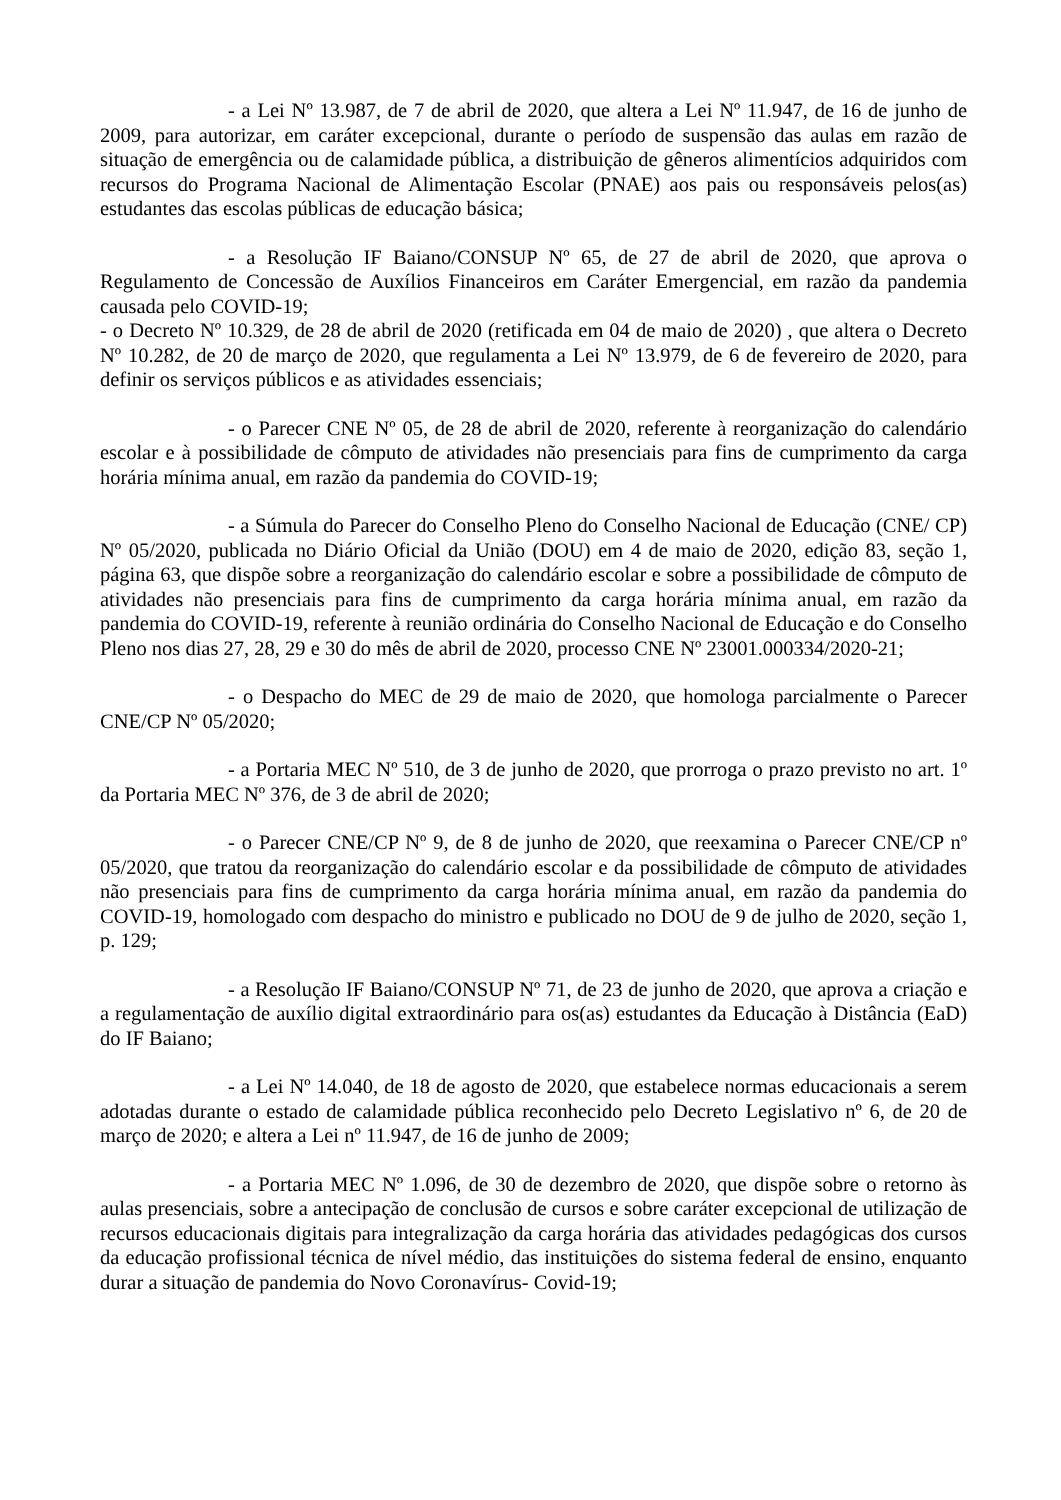- a Lei Nº 13.987, de 7 de abril de 2020, que altera a Lei Nº 11.947, de 16 de junho de 2009, para autorizar, em caráter excepcional, durante o período de suspensão das aulas em razão de situação de emergência ou de calamidade pública, a distribuição de gêneros alimentícios adquiridos com recursos do Programa Nacional de Alimentação Escolar (PNAE) aos pais ou responsáveis pelos(as) estudantes das escolas públicas de educação básica;
- a Resolução IF Baiano/CONSUP Nº 65, de 27 de abril de 2020, que aprova o Regulamento de Concessão de Auxílios Financeiros em Caráter Emergencial, em razão da pandemia causada pelo COVID-19;
- o Decreto Nº 10.329, de 28 de abril de 2020 (retificada em 04 de maio de 2020) , que altera o Decreto Nº 10.282, de 20 de março de 2020, que regulamenta a Lei Nº 13.979, de 6 de fevereiro de 2020, para definir os serviços públicos e as atividades essenciais;
- o Parecer CNE Nº 05, de 28 de abril de 2020, referente à reorganização do calendário escolar e à possibilidade de cômputo de atividades não presenciais para fins de cumprimento da carga horária mínima anual, em razão da pandemia do COVID-19;
- a Súmula do Parecer do Conselho Pleno do Conselho Nacional de Educação (CNE/ CP) Nº 05/2020, publicada no Diário Oficial da União (DOU) em 4 de maio de 2020, edição 83, seção 1, página 63, que dispõe sobre a reorganização do calendário escolar e sobre a possibilidade de cômputo de atividades não presenciais para fins de cumprimento da carga horária mínima anual, em razão da pandemia do COVID-19, referente à reunião ordinária do Conselho Nacional de Educação e do Conselho Pleno nos dias 27, 28, 29 e 30 do mês de abril de 2020, processo CNE Nº 23001.000334/2020-21;
- o Despacho do MEC de 29 de maio de 2020, que homologa parcialmente o Parecer CNE/CP Nº 05/2020;
- a Portaria MEC Nº 510, de 3 de junho de 2020, que prorroga o prazo previsto no art. 1º da Portaria MEC Nº 376, de 3 de abril de 2020;
- o Parecer CNE/CP Nº 9, de 8 de junho de 2020, que reexamina o Parecer CNE/CP nº 05/2020, que tratou da reorganização do calendário escolar e da possibilidade de cômputo de atividades não presenciais para fins de cumprimento da carga horária mínima anual, em razão da pandemia do COVID-19, homologado com despacho do ministro e publicado no DOU de 9 de julho de 2020, seção 1, p. 129;
- a Resolução IF Baiano/CONSUP Nº 71, de 23 de junho de 2020, que aprova a criação e a regulamentação de auxílio digital extraordinário para os(as) estudantes da Educação à Distância (EaD) do IF Baiano;
- a Lei Nº 14.040, de 18 de agosto de 2020, que estabelece normas educacionais a serem adotadas durante o estado de calamidade pública reconhecido pelo Decreto Legislativo nº 6, de 20 de março de 2020; e altera a Lei nº 11.947, de 16 de junho de 2009;
- a Portaria MEC Nº 1.096, de 30 de dezembro de 2020, que dispõe sobre o retorno às aulas presenciais, sobre a antecipação de conclusão de cursos e sobre caráter excepcional de utilização de recursos educacionais digitais para integralização da carga horária das atividades pedagógicas dos cursos da educação profissional técnica de nível médio, das instituições do sistema federal de ensino, enquanto durar a situação de pandemia do Novo Coronavírus- Covid-19;